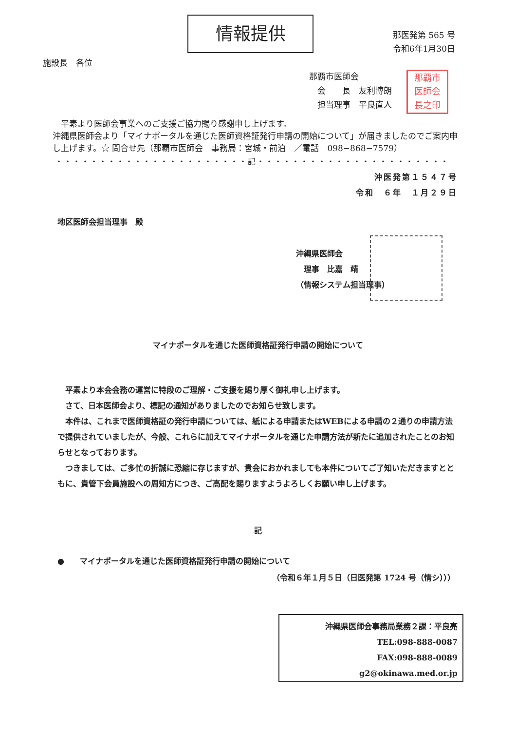情報提供
那医発第 565 号
令和6年1月30日
施設長　各位
那覇市医師会
　会　　長　友利博朗
　担当理事　平良直人
那覇市
医師会
長之印
　平素より医師会事業へのご支援ご協力賜り感謝申し上げます。
沖縄県医師会より「マイナポータルを通じた医師資格証発行申請の開始について」が届きましたのでご案内申し上げます。☆ 問合せ先（那覇市医師会　事務局：宮城・前泊　／電話　098−868−7579）
・・・・・・・・・・・・・・・・・・・・・・記・・・・・・・・・・・・・・・・・・・・・・
沖医発第１５４７号
令和　６年　１月２９日
地区医師会担当理事　殿
沖縄県医師会
　理事　比嘉　靖
（情報システム担当理事）
マイナポータルを通じた医師資格証発行申請の開始について
　平素より本会会務の運営に特段のご理解・ご支援を賜り厚く御礼申し上げます。
　さて、日本医師会より、標記の通知がありましたのでお知らせ致します。
　本件は、これまで医師資格証の発行申請については、紙による申請またはWEBによる申請の２通りの申請方法で提供されていましたが、今般、これらに加えてマイナポータルを通じた申請方法が新たに追加されたことのお知らせとなっております。
　つきましては、ご多忙の折誠に恐縮に存じますが、貴会におかれましても本件についてご了知いただきますとともに、貴管下会員施設への周知方につき、ご高配を賜りますようよろしくお願い申し上げます。
記
●　　マイナポータルを通じた医師資格証発行申請の開始について
（令和６年１月５日（日医発第 1724 号（情シ）））
沖縄県医師会事務局業務２課：平良亮
TEL:098-888-0087
FAX:098-888-0089
g2@okinawa.med.or.jp